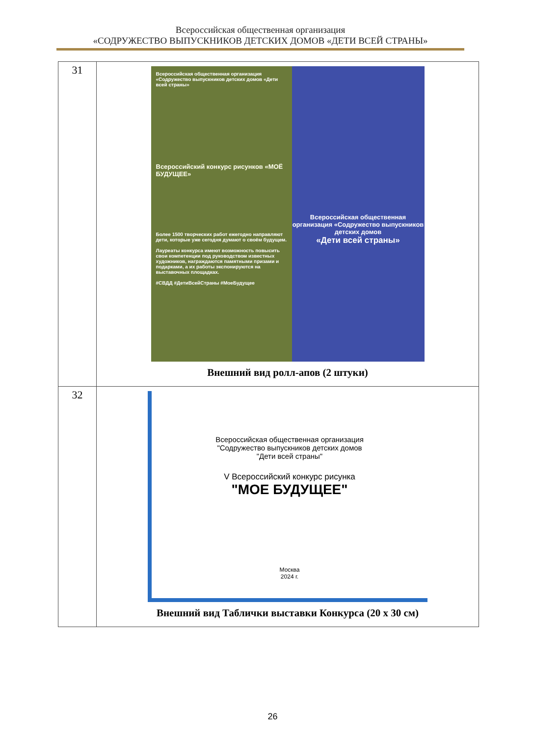Всероссийская общественная организация
«СОДРУЖЕСТВО ВЫПУСКНИКОВ ДЕТСКИХ ДОМОВ «ДЕТИ ВСЕЙ СТРАНЫ»
| 31 | Всероссийская общественная организация «Содружество выпускников детских домов «Дети всей страны» Всероссийский конкурс рисунков «МОЁ БУДУЩЕЕ» Более 1500 творческих работ ежегодно направляют дети, которые уже сегодня думают о своём будущем. Лауреаты конкурса имеют возможность повысить свои компетенции под руководством известных художников, награждаются памятными призами и подарками, а их работы экспонируются на выставочных площадках. #СВДД #ДетиВсейСтраны #МоеБудущее Всероссийская общественная организация «Содружество выпускников детских домов «Дети всей страны» Внешний вид ролл-апов (2 штуки) |
| 32 | Всероссийская общественная организация "Содружество выпускников детских домов "Дети всей страны" V Всероссийский конкурс рисунка "МОЕ БУДУЩЕЕ" Москва 2024 г. Внешний вид Таблички выставки Конкурса (20 х 30 см) |
26